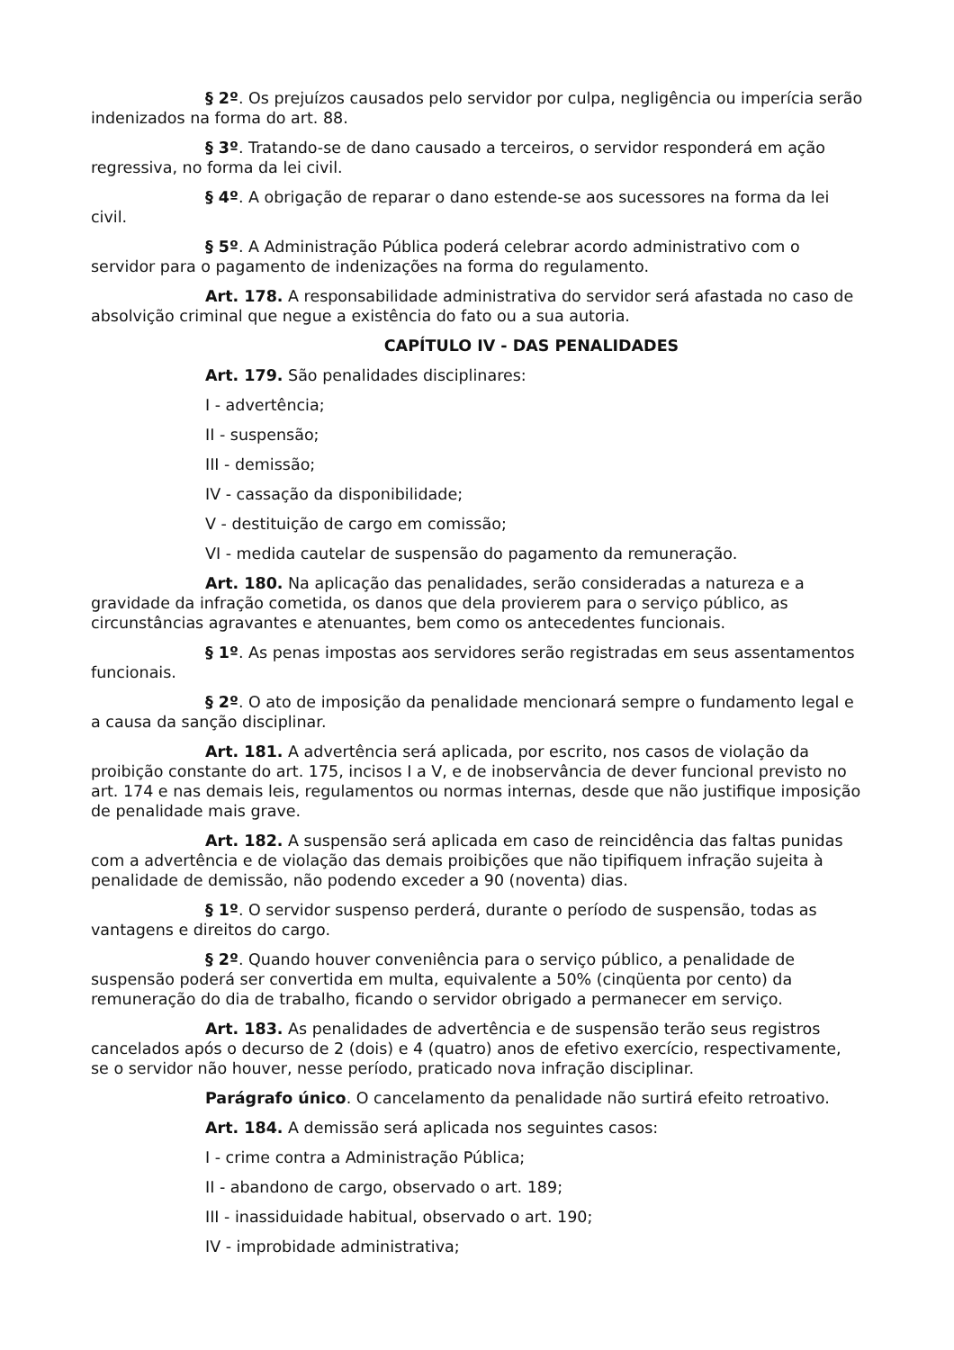§ 2º. Os prejuízos causados pelo servidor por culpa, negligência ou imperícia serão indenizados na forma do art. 88.
§ 3º. Tratando-se de dano causado a terceiros, o servidor responderá em ação regressiva, no forma da lei civil.
§ 4º. A obrigação de reparar o dano estende-se aos sucessores na forma da lei civil.
§ 5º. A Administração Pública poderá celebrar acordo administrativo com o servidor para o pagamento de indenizações na forma do regulamento.
Art. 178. A responsabilidade administrativa do servidor será afastada no caso de absolvição criminal que negue a existência do fato ou a sua autoria.
CAPÍTULO IV - DAS PENALIDADES
Art. 179. São penalidades disciplinares:
I - advertência;
II - suspensão;
III - demissão;
IV - cassação da disponibilidade;
V - destituição de cargo em comissão;
VI - medida cautelar de suspensão do pagamento da remuneração.
Art. 180. Na aplicação das penalidades, serão consideradas a natureza e a gravidade da infração cometida, os danos que dela provierem para o serviço público, as circunstâncias agravantes e atenuantes, bem como os antecedentes funcionais.
§ 1º. As penas impostas aos servidores serão registradas em seus assentamentos funcionais.
§ 2º. O ato de imposição da penalidade mencionará sempre o fundamento legal e a causa da sanção disciplinar.
Art. 181. A advertência será aplicada, por escrito, nos casos de violação da proibição constante do art. 175, incisos I a V, e de inobservância de dever funcional previsto no art. 174 e nas demais leis, regulamentos ou normas internas, desde que não justifique imposição de penalidade mais grave.
Art. 182. A suspensão será aplicada em caso de reincidência das faltas punidas com a advertência e de violação das demais proibições que não tipifiquem infração sujeita à penalidade de demissão, não podendo exceder a 90 (noventa) dias.
§ 1º. O servidor suspenso perderá, durante o período de suspensão, todas as vantagens e direitos do cargo.
§ 2º. Quando houver conveniência para o serviço público, a penalidade de suspensão poderá ser convertida em multa, equivalente a 50% (cinqüenta por cento) da remuneração do dia de trabalho, ficando o servidor obrigado a permanecer em serviço.
Art. 183. As penalidades de advertência e de suspensão terão seus registros cancelados após o decurso de 2 (dois) e 4 (quatro) anos de efetivo exercício, respectivamente, se o servidor não houver, nesse período, praticado nova infração disciplinar.
Parágrafo único. O cancelamento da penalidade não surtirá efeito retroativo.
Art. 184. A demissão será aplicada nos seguintes casos:
I - crime contra a Administração Pública;
II - abandono de cargo, observado o art. 189;
III - inassiduidade habitual, observado o art. 190;
IV - improbidade administrativa;